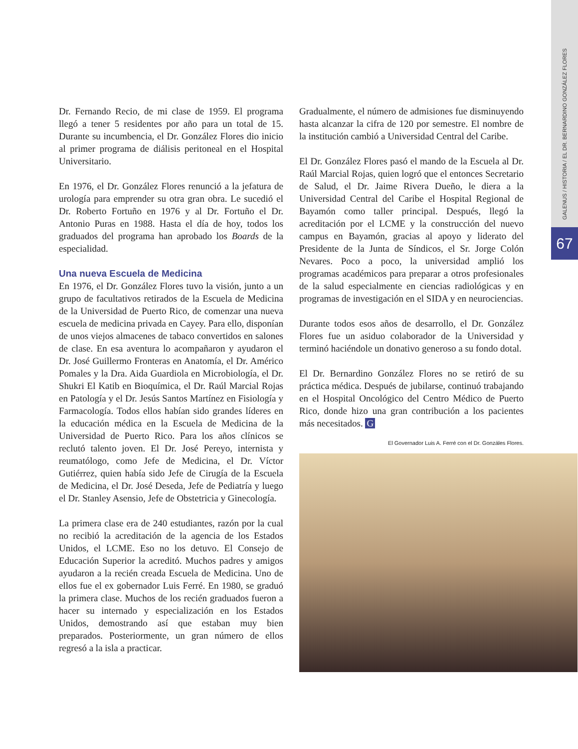GALENUS / HISTORIA / EL DR. BERNARDINO GONZÁLEZ FLORES
67
Dr. Fernando Recio, de mi clase de 1959. El programa llegó a tener 5 residentes por año para un total de 15. Durante su incumbencia, el Dr. González Flores dio inicio al primer programa de diálisis peritoneal en el Hospital Universitario.
En 1976, el Dr. González Flores renunció a la jefatura de urología para emprender su otra gran obra. Le sucedió el Dr. Roberto Fortuño en 1976 y al Dr. Fortuño el Dr. Antonio Puras en 1988. Hasta el día de hoy, todos los graduados del programa han aprobado los Boards de la especialidad.
Una nueva Escuela de Medicina
En 1976, el Dr. González Flores tuvo la visión, junto a un grupo de facultativos retirados de la Escuela de Medicina de la Universidad de Puerto Rico, de comenzar una nueva escuela de medicina privada en Cayey. Para ello, disponían de unos viejos almacenes de tabaco convertidos en salones de clase. En esa aventura lo acompañaron y ayudaron el Dr. José Guillermo Fronteras en Anatomía, el Dr. Américo Pomales y la Dra. Aida Guardiola en Microbiología, el Dr. Shukri El Katib en Bioquímica, el Dr. Raúl Marcial Rojas en Patología y el Dr. Jesús Santos Martínez en Fisiología y Farmacología. Todos ellos habían sido grandes líderes en la educación médica en la Escuela de Medicina de la Universidad de Puerto Rico. Para los años clínicos se reclutó talento joven. El Dr. José Pereyo, internista y reumatólogo, como Jefe de Medicina, el Dr. Víctor Gutiérrez, quien había sido Jefe de Cirugía de la Escuela de Medicina, el Dr. José Deseda, Jefe de Pediatría y luego el Dr. Stanley Asensio, Jefe de Obstetricia y Ginecología.
La primera clase era de 240 estudiantes, razón por la cual no recibió la acreditación de la agencia de los Estados Unidos, el LCME. Eso no los detuvo. El Consejo de Educación Superior la acreditó. Muchos padres y amigos ayudaron a la recién creada Escuela de Medicina. Uno de ellos fue el ex gobernador Luis Ferré. En 1980, se graduó la primera clase. Muchos de los recién graduados fueron a hacer su internado y especialización en los Estados Unidos, demostrando así que estaban muy bien preparados. Posteriormente, un gran número de ellos regresó a la isla a practicar.
Gradualmente, el número de admisiones fue disminuyendo hasta alcanzar la cifra de 120 por semestre. El nombre de la institución cambió a Universidad Central del Caribe.
El Dr. González Flores pasó el mando de la Escuela al Dr. Raúl Marcial Rojas, quien logró que el entonces Secretario de Salud, el Dr. Jaime Rivera Dueño, le diera a la Universidad Central del Caribe el Hospital Regional de Bayamón como taller principal. Después, llegó la acreditación por el LCME y la construcción del nuevo campus en Bayamón, gracias al apoyo y liderato del Presidente de la Junta de Síndicos, el Sr. Jorge Colón Nevares. Poco a poco, la universidad amplió los programas académicos para preparar a otros profesionales de la salud especialmente en ciencias radiológicas y en programas de investigación en el SIDA y en neurociencias.
Durante todos esos años de desarrollo, el Dr. González Flores fue un asiduo colaborador de la Universidad y terminó haciéndole un donativo generoso a su fondo dotal.
El Dr. Bernardino González Flores no se retiró de su práctica médica. Después de jubilarse, continuó trabajando en el Hospital Oncológico del Centro Médico de Puerto Rico, donde hizo una gran contribución a los pacientes más necesitados. G
El Governador Luis A. Ferré con el Dr. Gonzáles Flores.